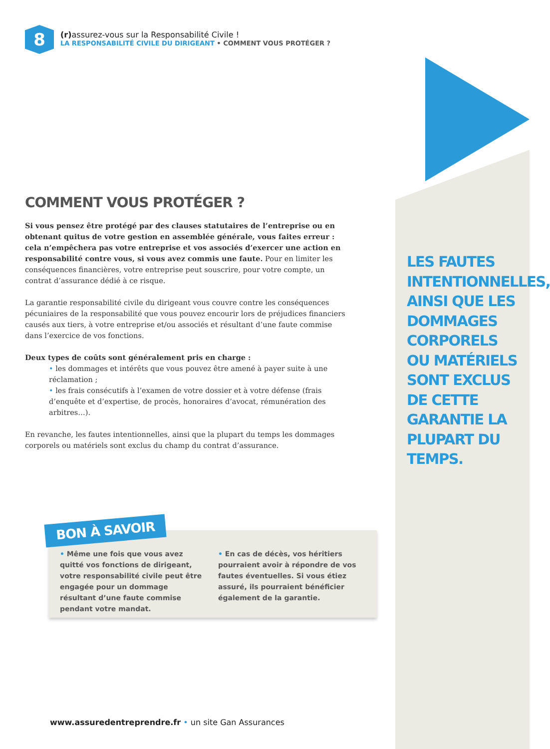8
(r) assurez-vous sur la Responsabilité Civile !
LA RESPONSABILITÉ CIVILE DU DIRIGEANT • COMMENT VOUS PROTÉGER ?
COMMENT VOUS PROTÉGER ?
Si vous pensez être protégé par des clauses statutaires de l’entreprise ou en obtenant quitus de votre gestion en assemblée générale, vous faites erreur : cela n’empêchera pas votre entreprise et vos associés d’exercer une action en responsabilité contre vous, si vous avez commis une faute. Pour en limiter les conséquences financières, votre entreprise peut souscrire, pour votre compte, un contrat d’assurance dédié à ce risque.
La garantie responsabilité civile du dirigeant vous couvre contre les conséquences pécuniaires de la responsabilité que vous pouvez encourir lors de préjudices financiers causés aux tiers, à votre entreprise et/ou associés et résultant d’une faute commise dans l’exercice de vos fonctions.
Deux types de coûts sont généralement pris en charge :
• les dommages et intérêts que vous pouvez être amené à payer suite à une réclamation ;
• les frais consécutifs à l’examen de votre dossier et à votre défense (frais d’enquête et d’expertise, de procès, honoraires d’avocat, rémunération des arbitres…).
En revanche, les fautes intentionnelles, ainsi que la plupart du temps les dommages corporels ou matériels sont exclus du champ du contrat d’assurance.
LES FAUTES INTENTIONNELLES, AINSI QUE LES DOMMAGES CORPORELS OU MATÉRIELS SONT EXCLUS DE CETTE GARANTIE LA PLUPART DU TEMPS.
BON À SAVOIR
• Même une fois que vous avez quitté vos fonctions de dirigeant, votre responsabilité civile peut être engagée pour un dommage résultant d’une faute commise pendant votre mandat.
• En cas de décès, vos héritiers pourraient avoir à répondre de vos fautes éventuelles. Si vous étiez assuré, ils pourraient bénéficier également de la garantie.
www.assuredentreprendre.fr • un site Gan Assurances